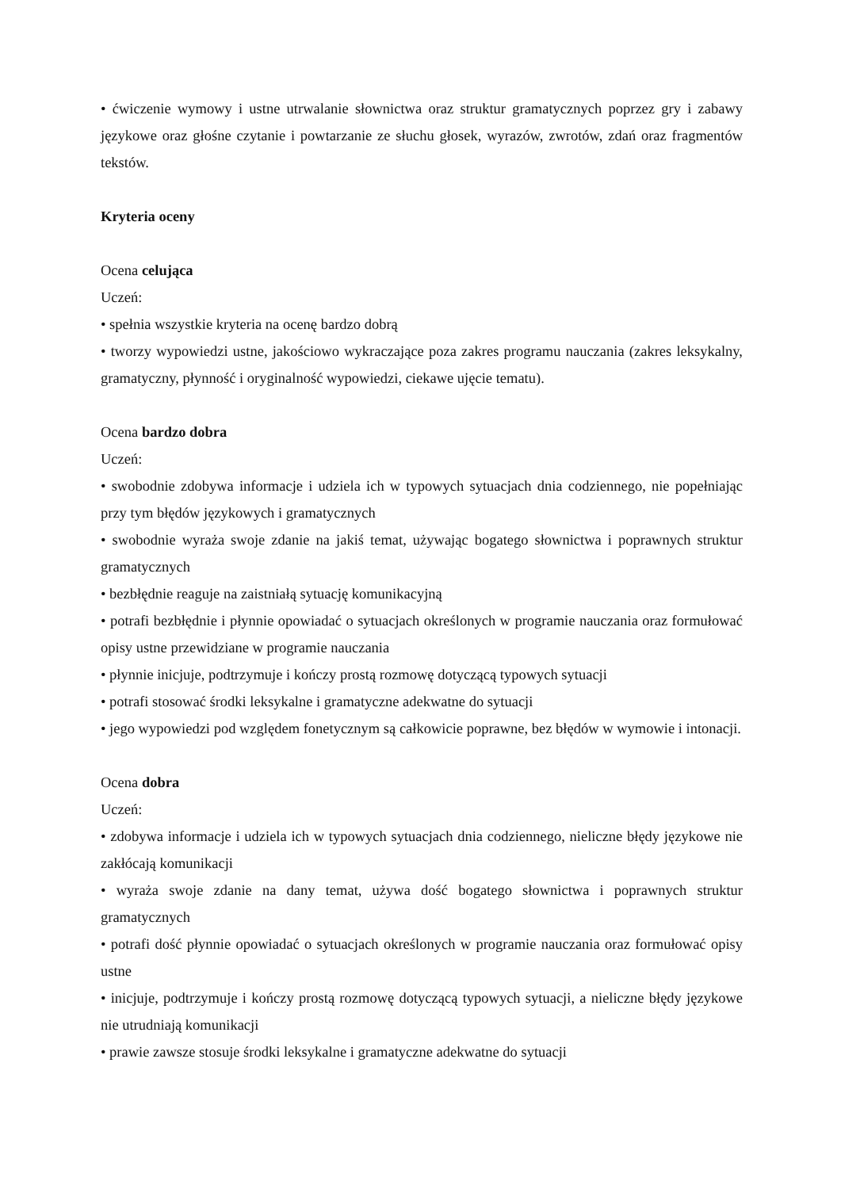• ćwiczenie wymowy i ustne utrwalanie słownictwa oraz struktur gramatycznych poprzez gry i zabawy językowe oraz głośne czytanie i powtarzanie ze słuchu głosek, wyrazów, zwrotów, zdań oraz fragmentów tekstów.
Kryteria oceny
Ocena celująca
Uczeń:
• spełnia wszystkie kryteria na ocenę bardzo dobrą
• tworzy wypowiedzi ustne, jakościowo wykraczające poza zakres programu nauczania (zakres leksykalny, gramatyczny, płynność i oryginalność wypowiedzi, ciekawe ujęcie tematu).
Ocena bardzo dobra
Uczeń:
• swobodnie zdobywa informacje i udziela ich w typowych sytuacjach dnia codziennego, nie popełniając przy tym błędów językowych i gramatycznych
• swobodnie wyraża swoje zdanie na jakiś temat, używając bogatego słownictwa i poprawnych struktur gramatycznych
• bezbłędnie reaguje na zaistniałą sytuację komunikacyjną
• potrafi bezbłędnie i płynnie opowiadać o sytuacjach określonych w programie nauczania oraz formułować opisy ustne przewidziane w programie nauczania
• płynnie inicjuje, podtrzymuje i kończy prostą rozmowę dotyczącą typowych sytuacji
• potrafi stosować środki leksykalne i gramatyczne adekwatne do sytuacji
• jego wypowiedzi pod względem fonetycznym są całkowicie poprawne, bez błędów w wymowie i intonacji.
Ocena dobra
Uczeń:
• zdobywa informacje i udziela ich w typowych sytuacjach dnia codziennego, nieliczne błędy językowe nie zakłócają komunikacji
• wyraża swoje zdanie na dany temat, używa dość bogatego słownictwa i poprawnych struktur gramatycznych
• potrafi dość płynnie opowiadać o sytuacjach określonych w programie nauczania oraz formułować opisy ustne
• inicjuje, podtrzymuje i kończy prostą rozmowę dotyczącą typowych sytuacji, a nieliczne błędy językowe nie utrudniają komunikacji
• prawie zawsze stosuje środki leksykalne i gramatyczne adekwatne do sytuacji